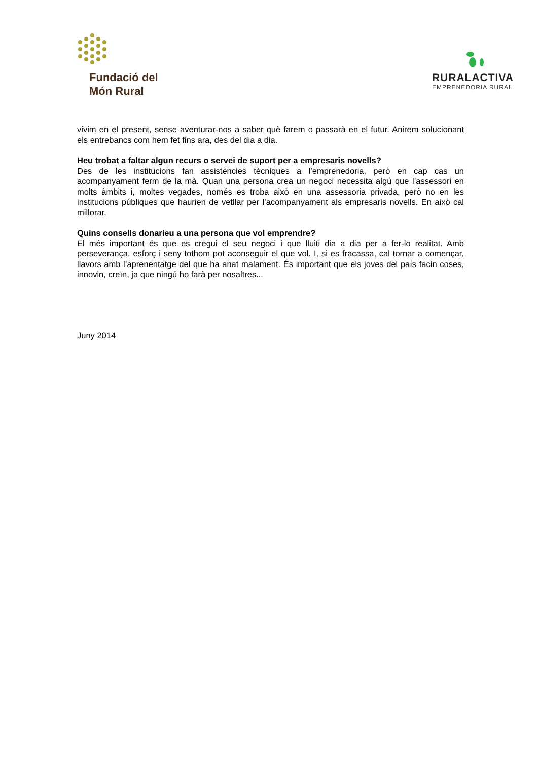Fundació del
Món Rural
RURALACTIVA
EMPRENEDORIA RURAL
vivim en el present, sense aventurar-nos a saber què farem o passarà en el futur. Anirem solucionant els entrebancs com hem fet fins ara, des del dia a dia.
Heu trobat a faltar algun recurs o servei de suport per a empresaris novells?
Des de les institucions fan assistències tècniques a l’emprenedoria, però en cap cas un acompanyament ferm de la mà. Quan una persona crea un negoci necessita algú que l’assessori en molts àmbits i, moltes vegades, només es troba això en una assessoria privada, però no en les institucions públiques que haurien de vetllar per l’acompanyament als empresaris novells. En això cal millorar.
Quins consells donaríeu a una persona que vol emprendre?
El més important és que es cregui el seu negoci i que lluiti dia a dia per a fer-lo realitat. Amb perseverança, esforç i seny tothom pot aconseguir el que vol. I, si es fracassa, cal tornar a començar, llavors amb l’aprenentatge del que ha anat malament. És important que els joves del país facin coses, innovin, creïn, ja que ningú ho farà per nosaltres...
Juny 2014